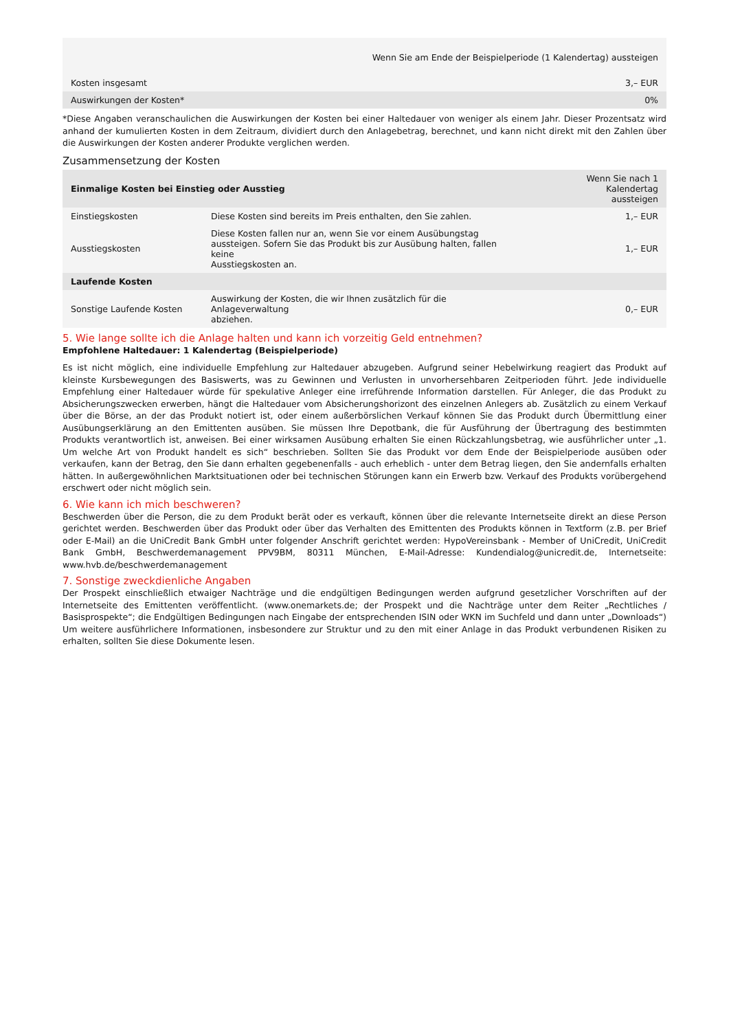| Wenn Sie am Ende der Beispielperiode (1 Kalendertag) aussteigen | |
| --- | --- |
| Kosten insgesamt | 3,– EUR |
| Auswirkungen der Kosten* | 0% |
*Diese Angaben veranschaulichen die Auswirkungen der Kosten bei einer Haltedauer von weniger als einem Jahr. Dieser Prozentsatz wird anhand der kumulierten Kosten in dem Zeitraum, dividiert durch den Anlagebetrag, berechnet, und kann nicht direkt mit den Zahlen über die Auswirkungen der Kosten anderer Produkte verglichen werden.
Zusammensetzung der Kosten
| Einmalige Kosten bei Einstieg oder Ausstieg | | Wenn Sie nach 1 Kalendertag aussteigen |
| --- | --- | --- |
| Einstiegskosten | Diese Kosten sind bereits im Preis enthalten, den Sie zahlen. | 1,– EUR |
| Ausstiegskosten | Diese Kosten fallen nur an, wenn Sie vor einem Ausübungstag aussteigen. Sofern Sie das Produkt bis zur Ausübung halten, fallen keine Ausstiegskosten an. | 1,– EUR |
| Laufende Kosten | | |
| Sonstige Laufende Kosten | Auswirkung der Kosten, die wir Ihnen zusätzlich für die Anlageverwaltung abziehen. | 0,– EUR |
5. Wie lange sollte ich die Anlage halten und kann ich vorzeitig Geld entnehmen?
Empfohlene Haltedauer: 1 Kalendertag (Beispielperiode)
Es ist nicht möglich, eine individuelle Empfehlung zur Haltedauer abzugeben. Aufgrund seiner Hebelwirkung reagiert das Produkt auf kleinste Kursbewegungen des Basiswerts, was zu Gewinnen und Verlusten in unvorhersehbaren Zeitperioden führt. Jede individuelle Empfehlung einer Haltedauer würde für spekulative Anleger eine irreführende Information darstellen. Für Anleger, die das Produkt zu Absicherungszwecken erwerben, hängt die Haltedauer vom Absicherungshorizont des einzelnen Anlegers ab. Zusätzlich zu einem Verkauf über die Börse, an der das Produkt notiert ist, oder einem außerbörslichen Verkauf können Sie das Produkt durch Übermittlung einer Ausübungserklärung an den Emittenten ausüben. Sie müssen Ihre Depotbank, die für Ausführung der Übertragung des bestimmten Produkts verantwortlich ist, anweisen. Bei einer wirksamen Ausübung erhalten Sie einen Rückzahlungsbetrag, wie ausführlicher unter „1. Um welche Art von Produkt handelt es sich“ beschrieben. Sollten Sie das Produkt vor dem Ende der Beispielperiode ausüben oder verkaufen, kann der Betrag, den Sie dann erhalten gegebenenfalls - auch erheblich - unter dem Betrag liegen, den Sie andernfalls erhalten hätten. In außergewöhnlichen Marktsituationen oder bei technischen Störungen kann ein Erwerb bzw. Verkauf des Produkts vorübergehend erschwert oder nicht möglich sein.
6. Wie kann ich mich beschweren?
Beschwerden über die Person, die zu dem Produkt berät oder es verkauft, können über die relevante Internetseite direkt an diese Person gerichtet werden. Beschwerden über das Produkt oder über das Verhalten des Emittenten des Produkts können in Textform (z.B. per Brief oder E-Mail) an die UniCredit Bank GmbH unter folgender Anschrift gerichtet werden: HypoVereinsbank - Member of UniCredit, UniCredit Bank GmbH, Beschwerdemanagement PPV9BM, 80311 München, E-Mail-Adresse: Kundendialog@unicredit.de, Internetseite: www.hvb.de/beschwerdemanagement
7. Sonstige zweckdienliche Angaben
Der Prospekt einschließlich etwaiger Nachträge und die endgültigen Bedingungen werden aufgrund gesetzlicher Vorschriften auf der Internetseite des Emittenten veröffentlicht. (www.onemarkets.de; der Prospekt und die Nachträge unter dem Reiter „Rechtliches / Basisprospekte“; die Endgültigen Bedingungen nach Eingabe der entsprechenden ISIN oder WKN im Suchfeld und dann unter „Downloads“) Um weitere ausführlichere Informationen, insbesondere zur Struktur und zu den mit einer Anlage in das Produkt verbundenen Risiken zu erhalten, sollten Sie diese Dokumente lesen.